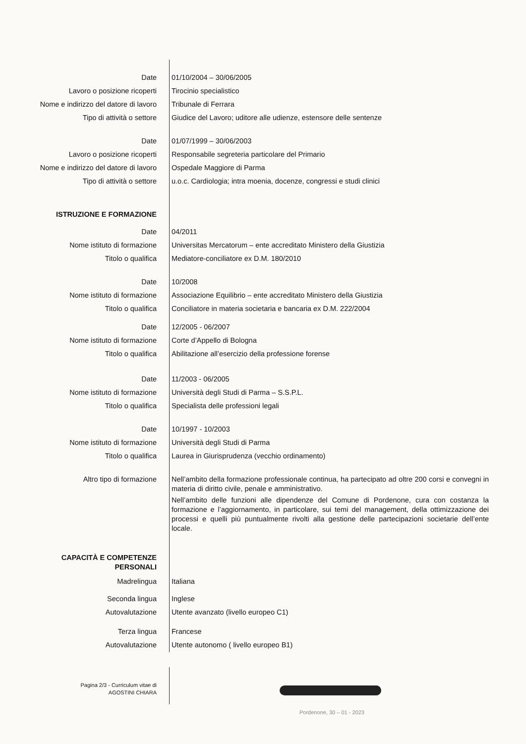Date 01/10/2004 – 30/06/2005
Lavoro o posizione ricoperti Tirocinio specialistico
Nome e indirizzo del datore di lavoro Tribunale di Ferrara
Tipo di attività o settore Giudice del Lavoro; uditore alle udienze, estensore delle sentenze
Date 01/07/1999 – 30/06/2003
Lavoro o posizione ricoperti Responsabile segreteria particolare del Primario
Nome e indirizzo del datore di lavoro Ospedale Maggiore di Parma
Tipo di attività o settore u.o.c. Cardiologia; intra moenia, docenze, congressi e studi clinici
ISTRUZIONE E FORMAZIONE
Date 04/2011
Nome istituto di formazione Universitas Mercatorum – ente accreditato Ministero della Giustizia
Titolo o qualifica Mediatore-conciliatore ex D.M. 180/2010
Date 10/2008
Nome istituto di formazione Associazione Equilibrio – ente accreditato Ministero della Giustizia
Titolo o qualifica Conciliatore in materia societaria e bancaria ex D.M. 222/2004
Date 12/2005 - 06/2007
Nome istituto di formazione Corte d’Appello di Bologna
Titolo o qualifica Abilitazione all’esercizio della professione forense
Date 11/2003 - 06/2005
Nome istituto di formazione Università degli Studi di Parma – S.S.P.L.
Titolo o qualifica Specialista delle professioni legali
Date 10/1997 - 10/2003
Nome istituto di formazione Università degli Studi di Parma
Titolo o qualifica Laurea in Giurisprudenza (vecchio ordinamento)
Altro tipo di formazione
Nell’ambito della formazione professionale continua, ha partecipato ad oltre 200 corsi e convegni in materia di diritto civile, penale e amministrativo.
Nell’ambito delle funzioni alle dipendenze del Comune di Pordenone, cura con costanza la formazione e l’aggiornamento, in particolare, sui temi del management, della ottimizzazione dei processi e quelli più puntualmente rivolti alla gestione delle partecipazioni societarie dell’ente locale.
CAPACITÀ E COMPETENZE
PERSONALI
Madrelingua Italiana
Seconda lingua Inglese
Autovalutazione Utente avanzato (livello europeo C1)
Terza lingua Francese
Autovalutazione Utente autonomo ( livello europeo B1)
Pagina 2/3 - Curriculum vitae di
AGOSTINI CHIARA
Pordenone, 30 – 01 - 2023